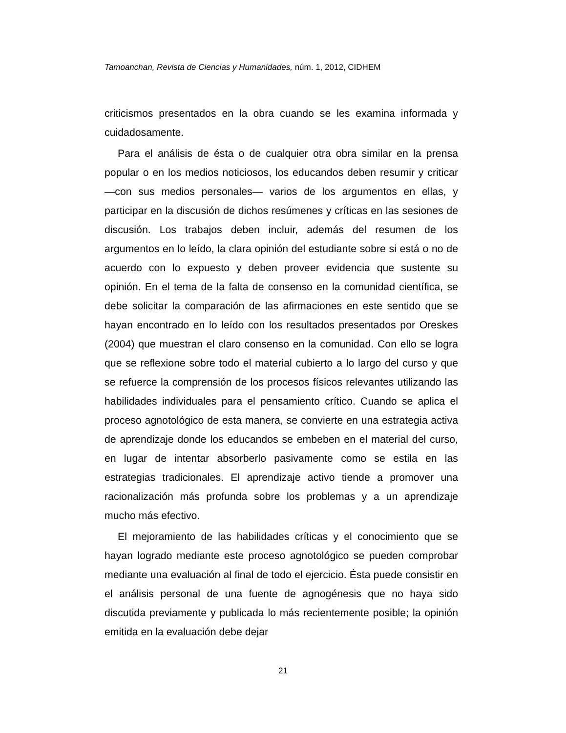Tamoanchan, Revista de Ciencias y Humanidades, núm. 1, 2012, CIDHEM
criticismos presentados en la obra cuando se les examina informada y cuidadosamente.
Para el análisis de ésta o de cualquier otra obra similar en la prensa popular o en los medios noticiosos, los educandos deben resumir y criticar —con sus medios personales— varios de los argumentos en ellas, y participar en la discusión de dichos resúmenes y críticas en las sesiones de discusión. Los trabajos deben incluir, además del resumen de los argumentos en lo leído, la clara opinión del estudiante sobre si está o no de acuerdo con lo expuesto y deben proveer evidencia que sustente su opinión. En el tema de la falta de consenso en la comunidad científica, se debe solicitar la comparación de las afirmaciones en este sentido que se hayan encontrado en lo leído con los resultados presentados por Oreskes (2004) que muestran el claro consenso en la comunidad. Con ello se logra que se reflexione sobre todo el material cubierto a lo largo del curso y que se refuerce la comprensión de los procesos físicos relevantes utilizando las habilidades individuales para el pensamiento crítico. Cuando se aplica el proceso agnotológico de esta manera, se convierte en una estrategia activa de aprendizaje donde los educandos se embeben en el material del curso, en lugar de intentar absorberlo pasivamente como se estila en las estrategias tradicionales. El aprendizaje activo tiende a promover una racionalización más profunda sobre los problemas y a un aprendizaje mucho más efectivo.
El mejoramiento de las habilidades críticas y el conocimiento que se hayan logrado mediante este proceso agnotológico se pueden comprobar mediante una evaluación al final de todo el ejercicio. Ésta puede consistir en el análisis personal de una fuente de agnogénesis que no haya sido discutida previamente y publicada lo más recientemente posible; la opinión emitida en la evaluación debe dejar
21